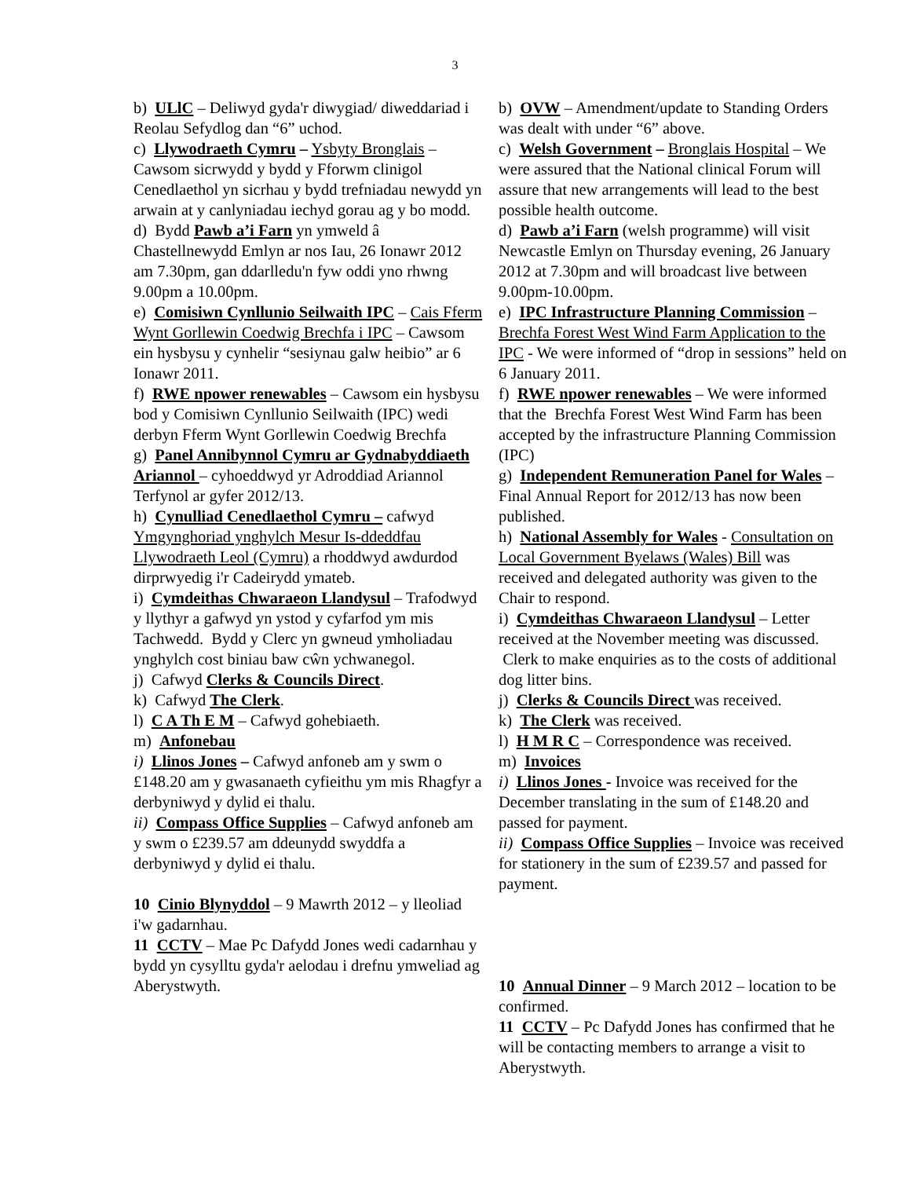3
b) ULlC – Deliwyd gyda'r diwygiad/ diweddariad i Reolau Sefydlog dan “6” uchod.
c) Llywodraeth Cymru – Ysbyty Bronglais – Cawsom sicrwydd y bydd y Fforwm clinigol Cenedlaethol yn sicrhau y bydd trefniadau newydd yn arwain at y canlyniadau iechyd gorau ag y bo modd.
d) Bydd Pawb a’i Farn yn ymweld â Chastellnewydd Emlyn ar nos Iau, 26 Ionawr 2012 am 7.30pm, gan ddarlledu'n fyw oddi yno rhwng 9.00pm a 10.00pm.
e) Comisiwn Cynllunio Seilwaith IPC – Cais Fferm Wynt Gorllewin Coedwig Brechfa i IPC – Cawsom ein hysbysu y cynhelir “sesiynau galw heibio” ar 6 Ionawr 2011.
f) RWE npower renewables – Cawsom ein hysbysu bod y Comisiwn Cynllunio Seilwaith (IPC) wedi derbyn Fferm Wynt Gorllewin Coedwig Brechfa
g) Panel Annibynnol Cymru ar Gydnabyddiaeth Ariannol – cyhoeddwyd yr Adroddiad Ariannol Terfynol ar gyfer 2012/13.
h) Cynulliad Cenedlaethol Cymru – cafwyd Ymgynghoriad ynghylch Mesur Is-ddeddfau Llywodraeth Leol (Cymru) a rhoddwyd awdurdod dirprwyedig i'r Cadeirydd ymateb.
i) Cymdeithas Chwaraeon Llandysul – Trafodwyd y llythyr a gafwyd yn ystod y cyfarfod ym mis Tachwedd. Bydd y Clerc yn gwneud ymholiadau ynghylch cost biniau baw cŵn ychwanegol.
j) Cafwyd Clerks & Councils Direct.
k) Cafwyd The Clerk.
l) C A Th E M – Cafwyd gohebiaeth.
m) Anfonebau
i) Llinos Jones – Cafwyd anfoneb am y swm o £148.20 am y gwasanaeth cyfieithu ym mis Rhagfyr a derbyniwyd y dylid ei thalu.
ii) Compass Office Supplies – Cafwyd anfoneb am y swm o £239.57 am ddeunydd swyddfa a derbyniwyd y dylid ei thalu.
10 Cinio Blynyddol – 9 Mawrth 2012 – y lleoliad i'w gadarnhau.
11 CCTV – Mae Pc Dafydd Jones wedi cadarnhau y bydd yn cysylltu gyda'r aelodau i drefnu ymweliad ag Aberystwyth.
b) OVW – Amendment/update to Standing Orders was dealt with under “6” above.
c) Welsh Government – Bronglais Hospital – We were assured that the National clinical Forum will assure that new arrangements will lead to the best possible health outcome.
d) Pawb a’i Farn (welsh programme) will visit Newcastle Emlyn on Thursday evening, 26 January 2012 at 7.30pm and will broadcast live between 9.00pm-10.00pm.
e) IPC Infrastructure Planning Commission – Brechfa Forest West Wind Farm Application to the IPC - We were informed of “drop in sessions” held on 6 January 2011.
f) RWE npower renewables – We were informed that the Brechfa Forest West Wind Farm has been accepted by the infrastructure Planning Commission (IPC)
g) Independent Remuneration Panel for Wales – Final Annual Report for 2012/13 has now been published.
h) National Assembly for Wales - Consultation on Local Government Byelaws (Wales) Bill was received and delegated authority was given to the Chair to respond.
i) Cymdeithas Chwaraeon Llandysul – Letter received at the November meeting was discussed. Clerk to make enquiries as to the costs of additional dog litter bins.
j) Clerks & Councils Direct was received.
k) The Clerk was received.
l) H M R C – Correspondence was received.
m) Invoices
i) Llinos Jones - Invoice was received for the December translating in the sum of £148.20 and passed for payment.
ii) Compass Office Supplies – Invoice was received for stationery in the sum of £239.57 and passed for payment.
10 Annual Dinner – 9 March 2012 – location to be confirmed.
11 CCTV – Pc Dafydd Jones has confirmed that he will be contacting members to arrange a visit to Aberystwyth.